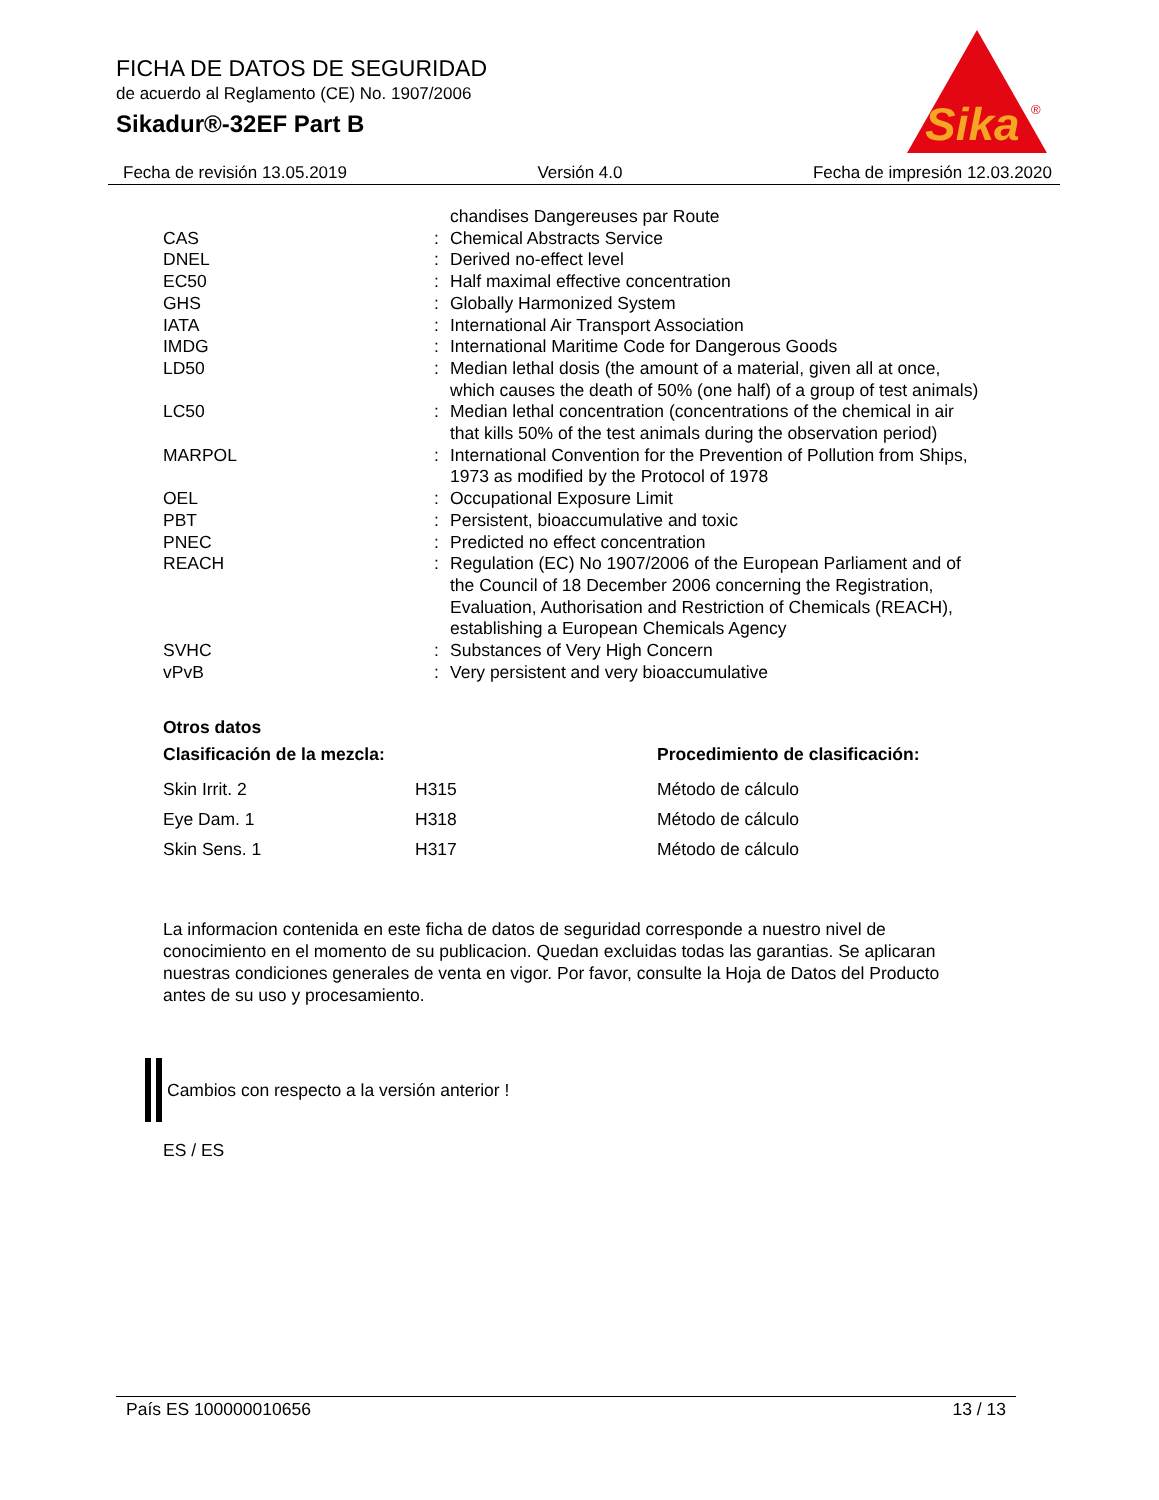FICHA DE DATOS DE SEGURIDAD
de acuerdo al Reglamento (CE) No. 1907/2006
Sikadur®-32EF Part B
Sika
®
Fecha de revisión 13.05.2019 Versión 4.0 Fecha de impresión 12.03.2020
| | | chandises Dangereuses par Route |
| CAS | : | Chemical Abstracts Service |
| DNEL | : | Derived no-effect level |
| EC50 | : | Half maximal effective concentration |
| GHS | : | Globally Harmonized System |
| IATA | : | International Air Transport Association |
| IMDG | : | International Maritime Code for Dangerous Goods |
| LD50 | : | Median lethal dosis (the amount of a material, given all at once, which causes the death of 50% (one half) of a group of test animals) |
| LC50 | : | Median lethal concentration (concentrations of the chemical in air that kills 50% of the test animals during the observation period) |
| MARPOL | : | International Convention for the Prevention of Pollution from Ships, 1973 as modified by the Protocol of 1978 |
| OEL | : | Occupational Exposure Limit |
| PBT | : | Persistent, bioaccumulative and toxic |
| PNEC | : | Predicted no effect concentration |
| REACH | : | Regulation (EC) No 1907/2006 of the European Parliament and of the Council of 18 December 2006 concerning the Registration, Evaluation, Authorisation and Restriction of Chemicals (REACH), establishing a European Chemicals Agency |
| SVHC | : | Substances of Very High Concern |
| vPvB | : | Very persistent and very bioaccumulative |
Otros datos
| Clasificación de la mezcla: | | Procedimiento de clasificación: |
| --- | --- | --- |
| Skin Irrit. 2 | H315 | Método de cálculo |
| Eye Dam. 1 | H318 | Método de cálculo |
| Skin Sens. 1 | H317 | Método de cálculo |
La informacion contenida en este ficha de datos de seguridad corresponde a nuestro nivel de conocimiento en el momento de su publicacion. Quedan excluidas todas las garantias. Se aplicaran nuestras condiciones generales de venta en vigor. Por favor, consulte la Hoja de Datos del Producto antes de su uso y procesamiento.
Cambios con respecto a la versión anterior !
ES / ES
País ES 100000010656 13 / 13